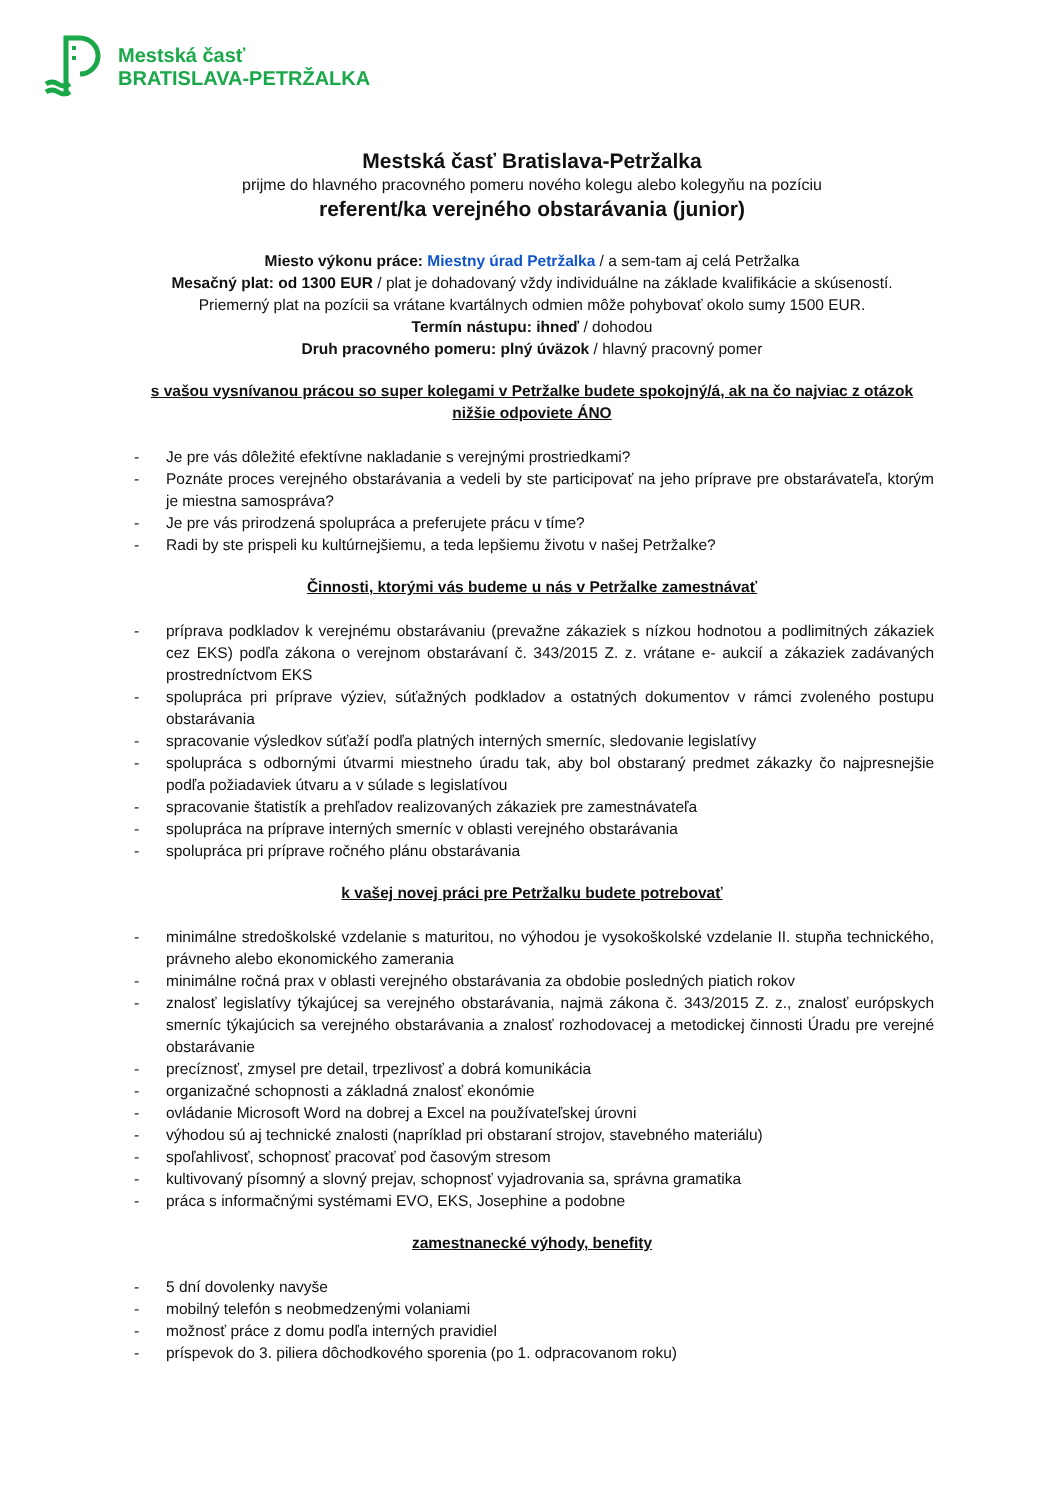Mestská časť
BRATISLAVA-PETRŽALKA
Mestská časť Bratislava-Petržalka
prijme do hlavného pracovného pomeru nového kolegu alebo kolegyňu na pozíciu
referent/ka verejného obstarávania (junior)
Miesto výkonu práce: Miestny úrad Petržalka / a sem-tam aj celá Petržalka
Mesačný plat: od 1300 EUR / plat je dohadovaný vždy individuálne na základe kvalifikácie a skúseností.
Priemerný plat na pozícii sa vrátane kvartálnych odmien môže pohybovať okolo sumy 1500 EUR.
Termín nástupu: ihneď / dohodou
Druh pracovného pomeru: plný úväzok / hlavný pracovný pomer
s vašou vysnívanou prácou so super kolegami v Petržalke budete spokojný/á, ak na čo najviac z otázok nižšie odpoviete ÁNO
- Je pre vás dôležité efektívne nakladanie s verejnými prostriedkami?
- Poznáte proces verejného obstarávania a vedeli by ste participovať na jeho príprave pre obstarávateľa, ktorým je miestna samospráva?
- Je pre vás prirodzená spolupráca a preferujete prácu v tíme?
- Radi by ste prispeli ku kultúrnejšiemu, a teda lepšiemu životu v našej Petržalke?
Činnosti, ktorými vás budeme u nás v Petržalke zamestnávať
- príprava podkladov k verejnému obstarávaniu (prevažne zákaziek s nízkou hodnotou a podlimitných zákaziek cez EKS) podľa zákona o verejnom obstarávaní č. 343/2015 Z. z. vrátane e- aukcií a zákaziek zadávaných prostredníctvom EKS
- spolupráca pri príprave výziev, súťažných podkladov a ostatných dokumentov v rámci zvoleného postupu obstarávania
- spracovanie výsledkov súťaží podľa platných interných smerníc, sledovanie legislatívy
- spolupráca s odbornými útvarmi miestneho úradu tak, aby bol obstaraný predmet zákazky čo najpresnejšie podľa požiadaviek útvaru a v súlade s legislatívou
- spracovanie štatistík a prehľadov realizovaných zákaziek pre zamestnávateľa
- spolupráca na príprave interných smerníc v oblasti verejného obstarávania
- spolupráca pri príprave ročného plánu obstarávania
k vašej novej práci pre Petržalku budete potrebovať
- minimálne stredoškolské vzdelanie s maturitou, no výhodou je vysokoškolské vzdelanie II. stupňa technického, právneho alebo ekonomického zamerania
- minimálne ročná prax v oblasti verejného obstarávania za obdobie posledných piatich rokov
- znalosť legislatívy týkajúcej sa verejného obstarávania, najmä zákona č. 343/2015 Z. z., znalosť európskych smerníc týkajúcich sa verejného obstarávania a znalosť rozhodovacej a metodickej činnosti Úradu pre verejné obstarávanie
- precíznosť, zmysel pre detail, trpezlivosť a dobrá komunikácia
- organizačné schopnosti a základná znalosť ekonómie
- ovládanie Microsoft Word na dobrej a Excel na používateľskej úrovni
- výhodou sú aj technické znalosti (napríklad pri obstaraní strojov, stavebného materiálu)
- spoľahlivosť, schopnosť pracovať pod časovým stresom
- kultivovaný písomný a slovný prejav, schopnosť vyjadrovania sa, správna gramatika
- práca s informačnými systémami EVO, EKS, Josephine a podobne
zamestnanecké výhody, benefity
- 5 dní dovolenky navyše
- mobilný telefón s neobmedzenými volaniami
- možnosť práce z domu podľa interných pravidiel
- príspevok do 3. piliera dôchodkového sporenia (po 1. odpracovanom roku)